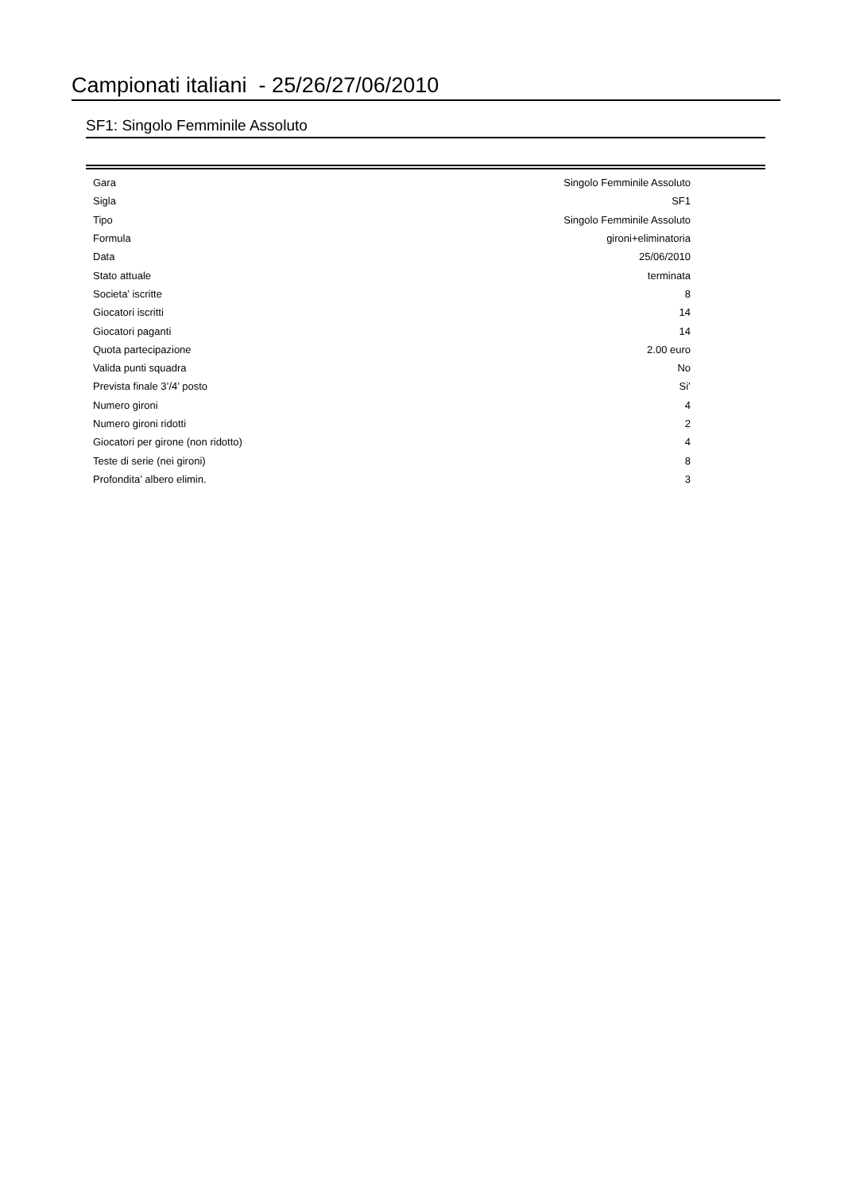Campionati italiani - 25/26/27/06/2010
SF1: Singolo Femminile Assoluto
| Gara | Singolo Femminile Assoluto |
| Sigla | SF1 |
| Tipo | Singolo Femminile Assoluto |
| Formula | gironi+eliminatoria |
| Data | 25/06/2010 |
| Stato attuale | terminata |
| Societa’ iscritte | 8 |
| Giocatori iscritti | 14 |
| Giocatori paganti | 14 |
| Quota partecipazione | 2.00 euro |
| Valida punti squadra | No |
| Prevista finale 3’/4’ posto | Si’ |
| Numero gironi | 4 |
| Numero gironi ridotti | 2 |
| Giocatori per girone (non ridotto) | 4 |
| Teste di serie (nei gironi) | 8 |
| Profondita’ albero elimin. | 3 |